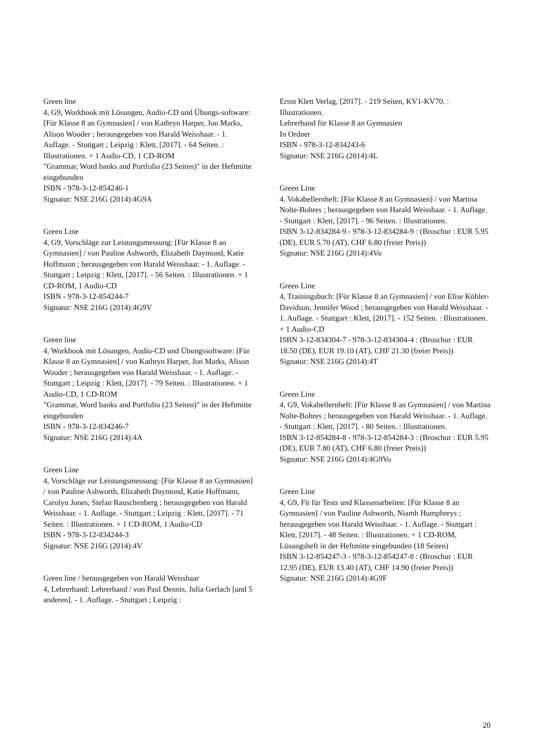Green line
4, G9, Workbook mit Lösungen, Audio-CD und Übungs-software: [Für Klasse 8 an Gymnasien] / von Kathryn Harper, Jon Marks, Alison Wooder ; herausgegeben von Harald Weisshaar. - 1. Auflage. - Stuttgart ; Leipzig : Klett, [2017]. - 64 Seiten. : Illustrationen. + 1 Audio-CD, 1 CD-ROM
"Grammar, Word banks and Portfolio (23 Seiten)" in der Heftmitte eingebunden
ISBN - 978-3-12-854246-1
Signatur: NSE 216G (2014):4G9A
Green Line
4, G9, Vorschläge zur Leistungsmessung: [Für Klasse 8 an Gymnasien] / von Pauline Ashworth, Elizabeth Daymond, Katie Hoffmann ; herausgegeben von Harald Weisshaar. - 1. Auflage. - Stuttgart ; Leipzig : Klett, [2017]. - 56 Seiten. : Illustrationen. + 1 CD-ROM, 1 Audio-CD
ISBN - 978-3-12-854244-7
Signatur: NSE 216G (2014):4G9V
Green line
4, Workbook mit Lösungen, Audio-CD und Übungssoftware: [Für Klasse 8 an Gymnasien] / von Kathryn Harper, Jon Marks, Alison Wooder ; herausgegeben von Harald Weisshaar. - 1. Auflage. - Stuttgart ; Leipzig : Klett, [2017]. - 79 Seiten. : Illustrationen. + 1 Audio-CD, 1 CD-ROM
"Grammar, Word banks and Portfolio (23 Seiten)" in der Heftmitte eingebunden
ISBN - 978-3-12-834246-7
Signatur: NSE 216G (2014):4A
Green Line
4, Vorschläge zur Leistungsmessung: [Für Klasse 8 an Gymnasien] / von Pauline Ashworth, Elizabeth Daymond, Katie Hoffmann, Carolyn Jones, Stefan Rauschenberg ; herausgegeben von Harald Weisshaar. - 1. Auflage. - Stuttgart ; Leipzig : Klett, [2017]. - 71 Seiten. : Illustrationen. + 1 CD-ROM, 1 Audio-CD
ISBN - 978-3-12-834244-3
Signatur: NSE 216G (2014):4V
Green line / herausgegeben von Harald Weisshaar
4, Lehrerband: Lehrerband / von Paul Dennis, Julia Gerlach [und 5 anderen]. - 1. Auflage. - Stuttgart ; Leipzig :
Ernst Klett Verlag, [2017]. - 219 Seiten, KV1-KV70. : Illustrationen.
Lehrerband für Klasse 8 an Gymnasien
In Ordner
ISBN - 978-3-12-834243-6
Signatur: NSE 216G (2014):4L
Green Line
4, Vokabellernheft: [Für Klasse 8 an Gymnasien) / von Martina Nolte-Bohres ; herausgegeben von Harald Weisshaar. - 1. Auflage. - Stuttgart : Klett, [2017]. - 96 Seiten. : Illustrationen.
ISBN 3-12-834284-9 - 978-3-12-834284-9 : (Broschur : EUR 5.95 (DE), EUR 5.70 (AT), CHF 6.80 (freier Preis))
Signatur: NSE 216G (2014):4Vo
Green Line
4, Trainingsbuch: [Für Klasse 8 an Gymnasien] / von Elise Köhler-Davidson, Jennifer Wood ; herausgegeben von Harald Weisshaar. - 1. Auflage. - Stuttgart : Klett, [2017]. - 152 Seiten. : Illustrationen. + 1 Audio-CD
ISBN 3-12-834304-7 - 978-3-12-834304-4 : (Broschur : EUR 18.50 (DE), EUR 19.10 (AT), CHF 21.30 (freier Preis))
Signatur: NSE 216G (2014):4T
Green Line
4, G9, Vokabellernheft: [Für Klasse 8 an Gymnasien] / von Martina Nolte-Bohres ; herausgegeben von Harald Weisshaar. - 1. Auflage. - Stuttgart : Klett, [2017]. - 80 Seiten. : Illustrationen.
ISBN 3-12-854284-8 - 978-3-12-854284-3 : (Broschur : EUR 5.95 (DE), EUR 7.80 (AT), CHF 6.80 (freier Preis))
Signatur: NSE 216G (2014):4G9Vo
Green Line
4, G9, Fit für Tests und Klassenarbeiten: [Für Klasse 8 an Gymnasien] / von Pauline Ashworth, Niamh Humphreys ; herausgegeben von Harald Weisshaar. - 1. Auflage. - Stuttgart : Klett, [2017]. - 48 Seiten. : Illustrationen. + 1 CD-ROM, Lösungsheft in der Heftmitte eingebunden (18 Seiten)
ISBN 3-12-854247-3 - 978-3-12-854247-8 : (Broschur : EUR 12.95 (DE), EUR 13.40 (AT), CHF 14.90 (freier Preis))
Signatur: NSE 216G (2014):4G9F
20